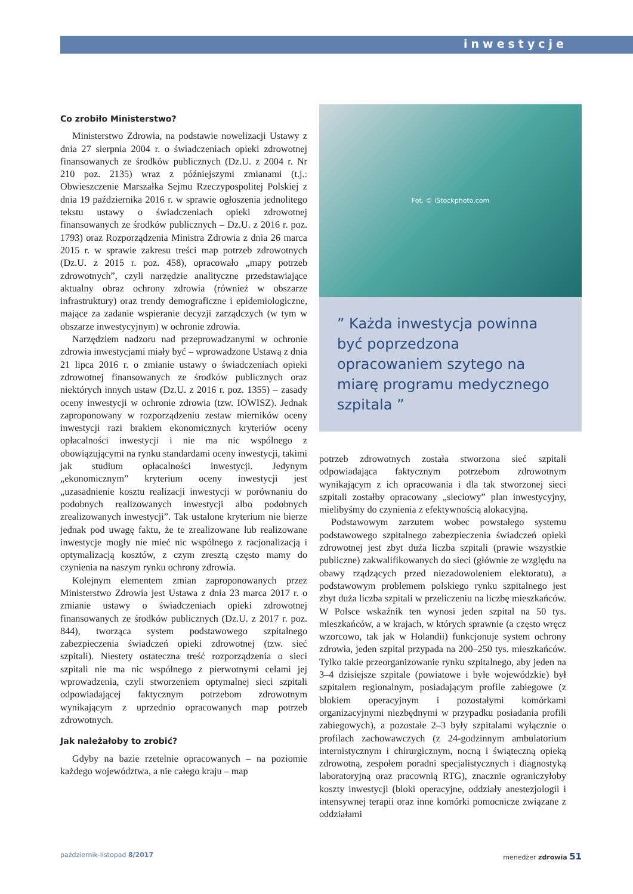inwestycje
Co zrobiło Ministerstwo?
Ministerstwo Zdrowia, na podstawie nowelizacji Ustawy z dnia 27 sierpnia 2004 r. o świadczeniach opieki zdrowotnej finansowanych ze środków publicznych (Dz.U. z 2004 r. Nr 210 poz. 2135) wraz z późniejszymi zmianami (t.j.: Obwieszczenie Marszałka Sejmu Rzeczypospolitej Polskiej z dnia 19 października 2016 r. w sprawie ogłoszenia jednolitego tekstu ustawy o świadczeniach opieki zdrowotnej finansowanych ze środków publicznych – Dz.U. z 2016 r. poz. 1793) oraz Rozporządzenia Ministra Zdrowia z dnia 26 marca 2015 r. w sprawie zakresu treści map potrzeb zdrowotnych (Dz.U. z 2015 r. poz. 458), opracowało „mapy potrzeb zdrowotnych”, czyli narzędzie analityczne przedstawiające aktualny obraz ochrony zdrowia (również w obszarze infrastruktury) oraz trendy demograficzne i epidemiologiczne, mające za zadanie wspieranie decyzji zarządczych (w tym w obszarze inwestycyjnym) w ochronie zdrowia.
Narzędziem nadzoru nad przeprowadzanymi w ochronie zdrowia inwestycjami miały być – wprowadzone Ustawą z dnia 21 lipca 2016 r. o zmianie ustawy o świadczeniach opieki zdrowotnej finansowanych ze środków publicznych oraz niektórych innych ustaw (Dz.U. z 2016 r. poz. 1355) – zasady oceny inwestycji w ochronie zdrowia (tzw. IOWISZ). Jednak zaproponowany w rozporządzeniu zestaw mierników oceny inwestycji razi brakiem ekonomicznych kryteriów oceny opłacalności inwestycji i nie ma nic wspólnego z obowiązującymi na rynku standardami oceny inwestycji, takimi jak studium opłacalności inwestycji. Jedynym „ekonomicznym” kryterium oceny inwestycji jest „uzasadnienie kosztu realizacji inwestycji w porównaniu do podobnych realizowanych inwestycji albo podobnych zrealizowanych inwestycji”. Tak ustalone kryterium nie bierze jednak pod uwagę faktu, że te zrealizowane lub realizowane inwestycje mogły nie mieć nic wspólnego z racjonalizacją i optymalizacją kosztów, z czym zresztą często mamy do czynienia na naszym rynku ochrony zdrowia.
Kolejnym elementem zmian zaproponowanych przez Ministerstwo Zdrowia jest Ustawa z dnia 23 marca 2017 r. o zmianie ustawy o świadczeniach opieki zdrowotnej finansowanych ze środków publicznych (Dz.U. z 2017 r. poz. 844), tworząca system podstawowego szpitalnego zabezpieczenia świadczeń opieki zdrowotnej (tzw. sieć szpitali). Niestety ostateczna treść rozporządzenia o sieci szpitali nie ma nic wspólnego z pierwotnymi celami jej wprowadzenia, czyli stworzeniem optymalnej sieci szpitali odpowiadającej faktycznym potrzebom zdrowotnym wynikającym z uprzednio opracowanych map potrzeb zdrowotnych.
Jak należałoby to zrobić?
Gdyby na bazie rzetelnie opracowanych – na poziomie każdego województwa, a nie całego kraju – map
Fot. © iStockphoto.com
” Każda inwestycja powinna być poprzedzona opracowaniem szytego na miarę programu medycznego szpitala ”
potrzeb zdrowotnych została stworzona sieć szpitali odpowiadająca faktycznym potrzebom zdrowotnym wynikającym z ich opracowania i dla tak stworzonej sieci szpitali zostałby opracowany „sieciowy” plan inwestycyjny, mielibyśmy do czynienia z efektywnością alokacyjną.
Podstawowym zarzutem wobec powstałego systemu podstawowego szpitalnego zabezpieczenia świadczeń opieki zdrowotnej jest zbyt duża liczba szpitali (prawie wszystkie publiczne) zakwalifikowanych do sieci (głównie ze względu na obawy rządzących przed niezadowoleniem elektoratu), a podstawowym problemem polskiego rynku szpitalnego jest zbyt duża liczba szpitali w przeliczeniu na liczbę mieszkańców. W Polsce wskaźnik ten wynosi jeden szpital na 50 tys. mieszkańców, a w krajach, w których sprawnie (a często wręcz wzorcowo, tak jak w Holandii) funkcjonuje system ochrony zdrowia, jeden szpital przypada na 200–250 tys. mieszkańców. Tylko takie przeorganizowanie rynku szpitalnego, aby jeden na 3–4 dzisiejsze szpitale (powiatowe i byłe wojewódzkie) był szpitalem regionalnym, posiadającym profile zabiegowe (z blokiem operacyjnym i pozostałymi komórkami organizacyjnymi niezbędnymi w przypadku posiadania profili zabiegowych), a pozostałe 2–3 były szpitalami wyłącznie o profilach zachowawczych (z 24-godzinnym ambulatorium internistycznym i chirurgicznym, nocną i świąteczną opieką zdrowotną, zespołem poradni specjalistycznych i diagnostyką laboratoryjną oraz pracownią RTG), znacznie ograniczyłoby koszty inwestycji (bloki operacyjne, oddziały anestezjologii i intensywnej terapii oraz inne komórki pomocnicze związane z oddziałami
październik-listopad 8/2017 menedżer zdrowia 51